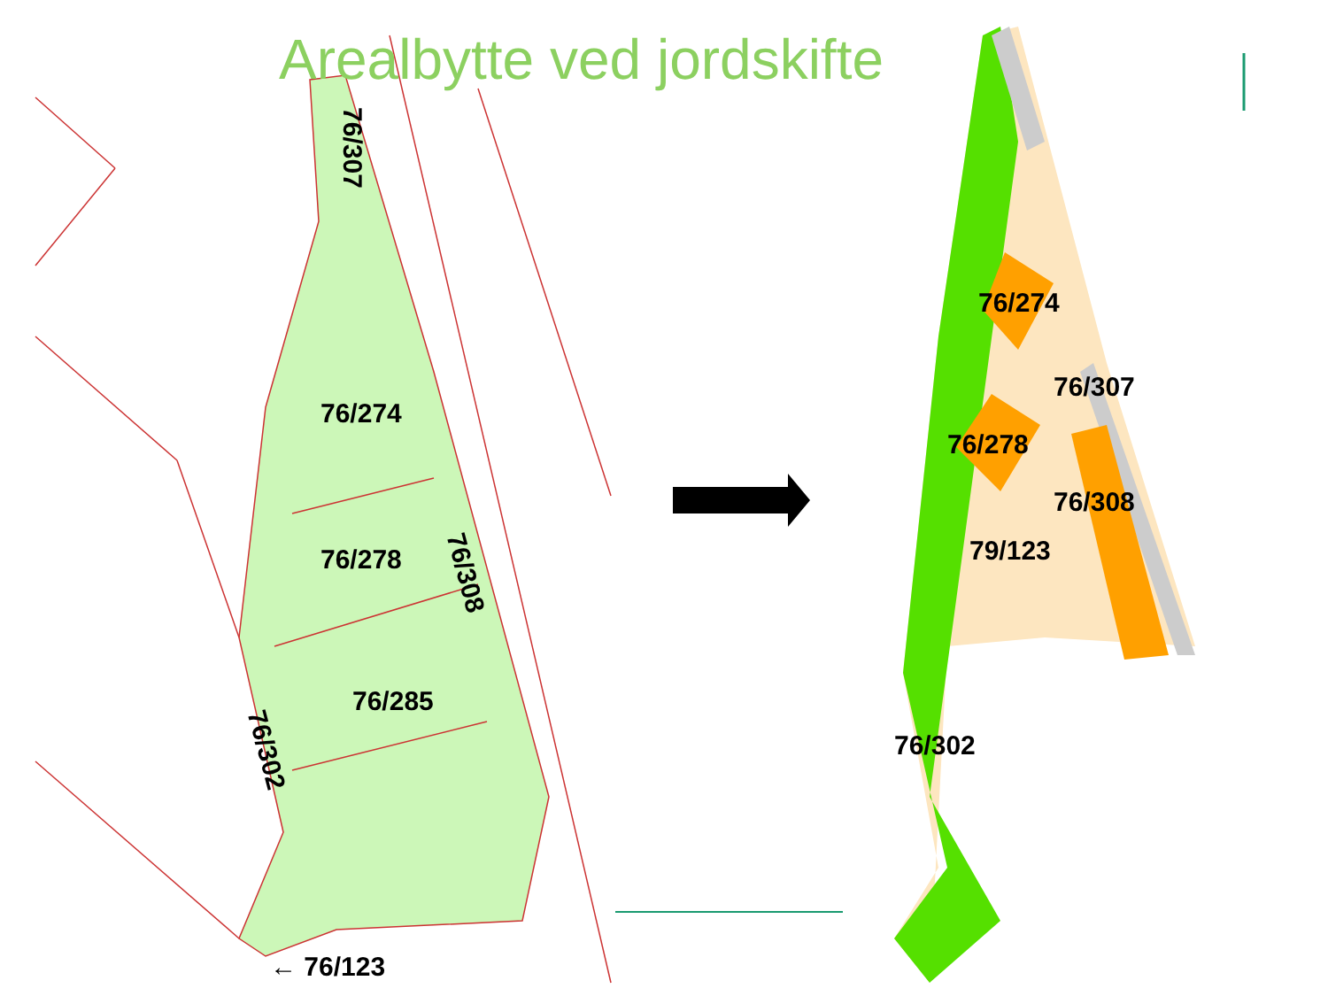Arealbytte ved jordskifte
76/274
76/278
76/285
76/307
76/308
76/302
← 76/123
76/274
76/307
76/278
76/308
79/123
76/302